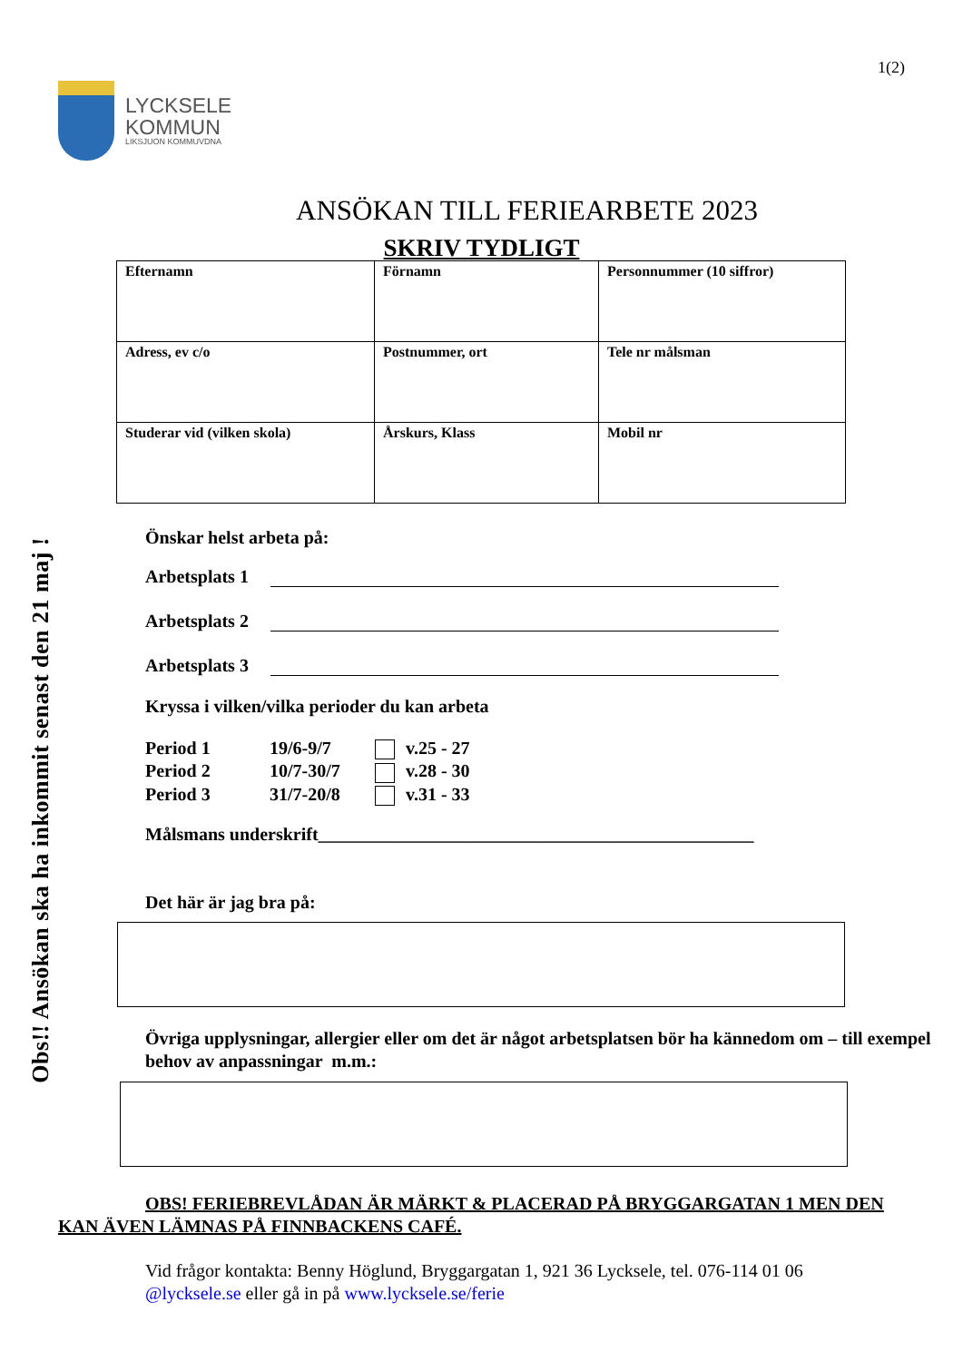1(2)
LYCKSELE
KOMMUN
LIKSJUON KOMMUVDNA
ANSÖKAN TILL FERIEARBETE 2023
SKRIV TYDLIGT
| Efternamn | Förnamn | Personnummer (10 siffror) |
| Adress, ev c/o | Postnummer, ort | Tele nr målsman |
| Studerar vid (vilken skola) | Årskurs, Klass | Mobil nr |
Obs!! Ansökan ska ha inkommit senast den 21 maj !
Önskar helst arbeta på:
Arbetsplats 1
Arbetsplats 2
Arbetsplats 3
Kryssa i vilken/vilka perioder du kan arbeta
Period 1 19/6-9/7 v.25 - 27
Period 2 10/7-30/7 v.28 - 30
Period 3 31/7-20/8 v.31 - 33
Målsmans underskrift________________________________________________
Det här är jag bra på:
Övriga upplysningar, allergier eller om det är något arbetsplatsen bör ha kännedom om – till exempel behov av anpassningar m.m.:
OBS! FERIEBREVLÅDAN ÄR MÄRKT & PLACERAD PÅ BRYGGARGATAN 1 MEN DEN KAN ÄVEN LÄMNAS PÅ FINNBACKENS CAFÉ.
Vid frågor kontakta: Benny Höglund, Bryggargatan 1, 921 36 Lycksele, tel. 076-114 01 06
@lycksele.se eller gå in på www.lycksele.se/ferie